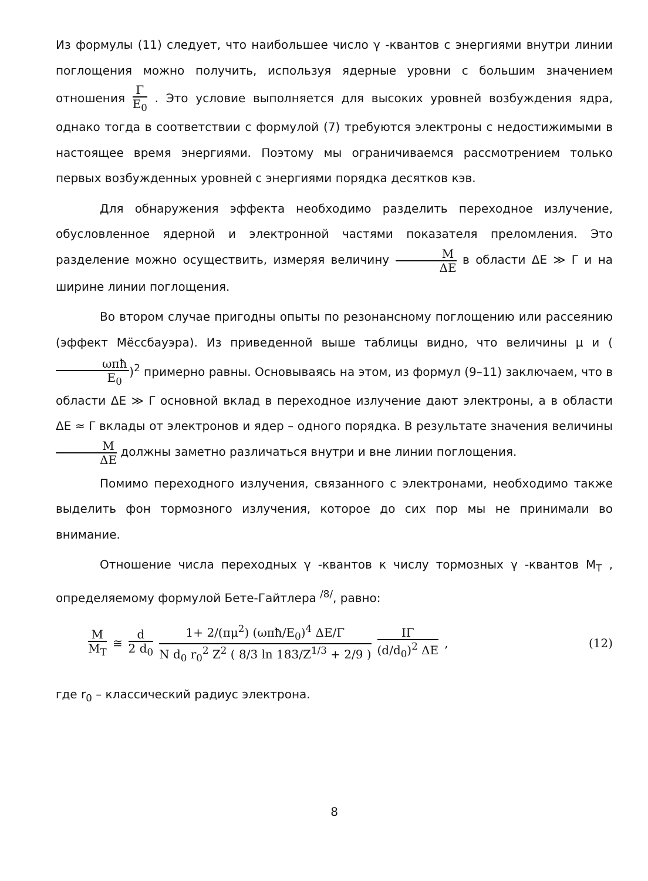Из формулы (11) следует, что наибольшее число γ -квантов с энергиями внутри линии поглощения можно получить, используя ядерные уровни с большим значением отношения Γ E<sub>0</sub> . Это условие выполняется для высоких уровней возбуждения ядра, однако тогда в соответствии с формулой (7) требуются электроны с недостижимыми в настоящее время энергиями. Поэтому мы ограничиваемся рассмотрением только первых возбужденных уровней с энергиями порядка десятков кэв.
Для обнаружения эффекта необходимо разделить переходное излучение, обусловленное ядерной и электронной частями показателя преломления. Это разделение можно осуществить, измеряя величину M ΔE в области ΔE ≫ Γ и на ширине линии поглощения.
Во втором случае пригодны опыты по резонансному поглощению или рассеянию (эффект Мёссбауэра). Из приведенной выше таблицы видно, что величины μ и (ωπħ E<sub>0</sub>)<sup>2</sup> примерно равны. Основываясь на этом, из формул (9–11) заключаем, что в области ΔE ≫ Γ основной вклад в переходное излучение дают электроны, а в области ΔE ≈ Γ вклады от электронов и ядер – одного порядка. В результате значения величины M ΔE должны заметно различаться внутри и вне линии поглощения.
Помимо переходного излучения, связанного с электронами, необходимо также выделить фон тормозного излучения, которое до сих пор мы не принимали во внимание.
Отношение числа переходных γ -квантов к числу тормозных γ -квантов M<sub>T</sub> , определяемому формулой Бете-Гайтлера <sup>/8/</sup>, равно:
M M<sub>T</sub> ≅ d 2 d<sub>0</sub> 1+ 2/(πμ<sup>2</sup>) (ωπħ/E<sub>0</sub>)<sup>4</sup> ΔE/Γ N d<sub>0</sub> r<sub>0</sub><sup>2</sup> Z<sup>2</sup> ( 8/3 ln 183/Z<sup>1/3</sup> + 2/9 ) IΓ (d/d<sub>0</sub>)<sup>2</sup> ΔE , (12)
где r<sub>0</sub> – классический радиус электрона.
8